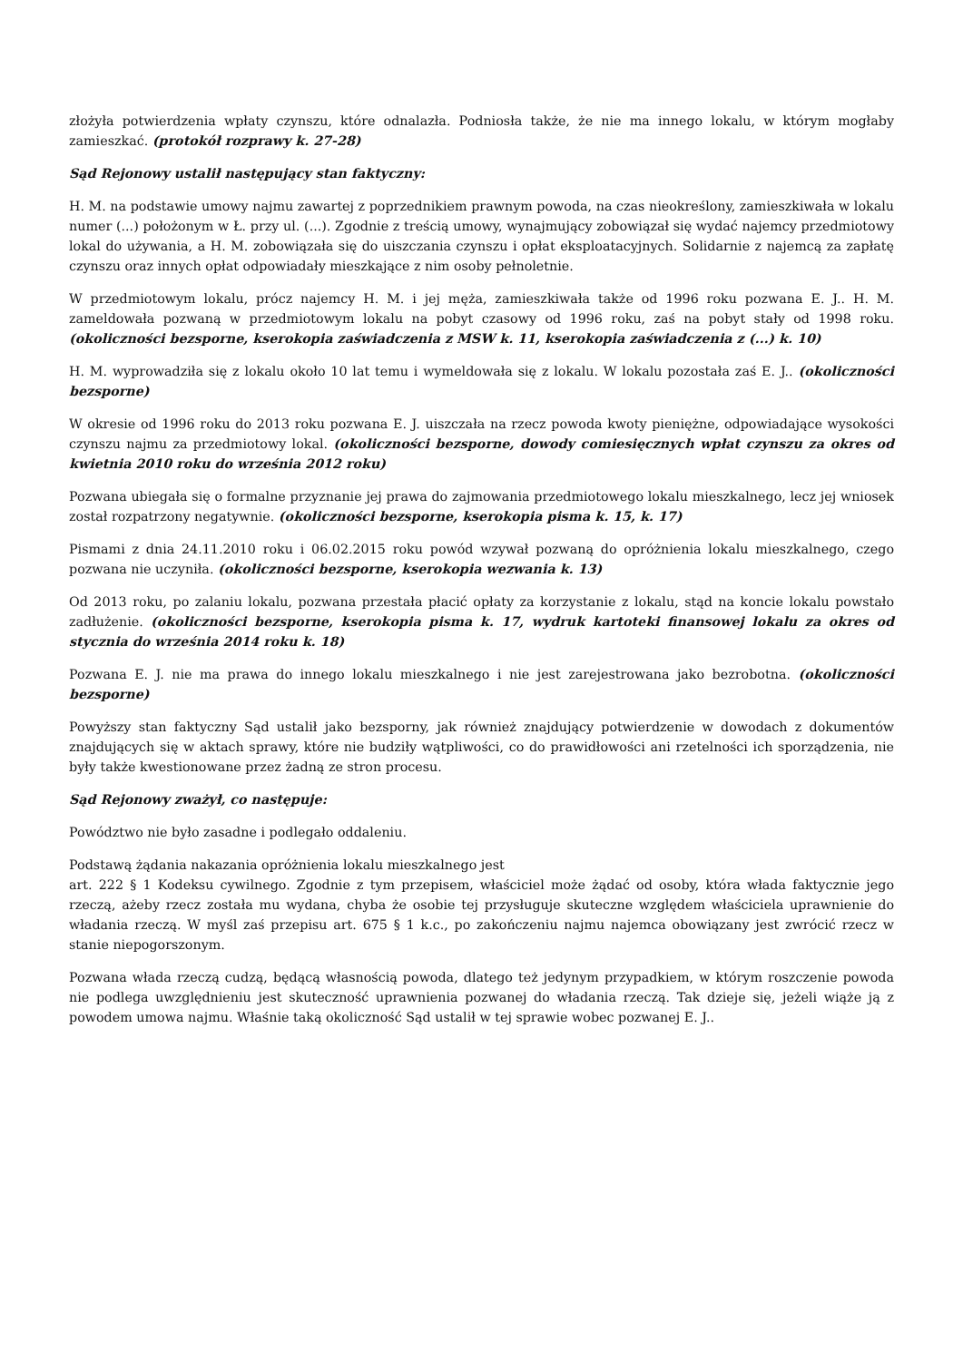złożyła potwierdzenia wpłaty czynszu, które odnalazła. Podniosła także, że nie ma innego lokalu, w którym mogłaby zamieszkać. (protokół rozprawy k. 27-28)
Sąd Rejonowy ustalił następujący stan faktyczny:
H. M. na podstawie umowy najmu zawartej z poprzednikiem prawnym powoda, na czas nieokreślony, zamieszkiwała w lokalu numer (...) położonym w Ł. przy ul. (...). Zgodnie z treścią umowy, wynajmujący zobowiązał się wydać najemcy przedmiotowy lokal do używania, a H. M. zobowiązała się do uiszczania czynszu i opłat eksploatacyjnych. Solidarnie z najemcą za zapłatę czynszu oraz innych opłat odpowiadały mieszkające z nim osoby pełnoletnie.
W przedmiotowym lokalu, prócz najemcy H. M. i jej męża, zamieszkiwała także od 1996 roku pozwana E. J.. H. M. zameldowała pozwaną w przedmiotowym lokalu na pobyt czasowy od 1996 roku, zaś na pobyt stały od 1998 roku. (okoliczności bezsporne, kserokopia zaświadczenia z MSW k. 11, kserokopia zaświadczenia z (...) k. 10)
H. M. wyprowadziła się z lokalu około 10 lat temu i wymeldowała się z lokalu. W lokalu pozostała zaś E. J.. (okoliczności bezsporne)
W okresie od 1996 roku do 2013 roku pozwana E. J. uiszczała na rzecz powoda kwoty pieniężne, odpowiadające wysokości czynszu najmu za przedmiotowy lokal. (okoliczności bezsporne, dowody comiesięcznych wpłat czynszu za okres od kwietnia 2010 roku do września 2012 roku)
Pozwana ubiegała się o formalne przyznanie jej prawa do zajmowania przedmiotowego lokalu mieszkalnego, lecz jej wniosek został rozpatrzony negatywnie. (okoliczności bezsporne, kserokopia pisma k. 15, k. 17)
Pismami z dnia 24.11.2010 roku i 06.02.2015 roku powód wzywał pozwaną do opróżnienia lokalu mieszkalnego, czego pozwana nie uczyniła. (okoliczności bezsporne, kserokopia wezwania k. 13)
Od 2013 roku, po zalaniu lokalu, pozwana przestała płacić opłaty za korzystanie z lokalu, stąd na koncie lokalu powstało zadłużenie. (okoliczności bezsporne, kserokopia pisma k. 17, wydruk kartoteki finansowej lokalu za okres od stycznia do września 2014 roku k. 18)
Pozwana E. J. nie ma prawa do innego lokalu mieszkalnego i nie jest zarejestrowana jako bezrobotna. (okoliczności bezsporne)
Powyższy stan faktyczny Sąd ustalił jako bezsporny, jak również znajdujący potwierdzenie w dowodach z dokumentów znajdujących się w aktach sprawy, które nie budziły wątpliwości, co do prawidłowości ani rzetelności ich sporządzenia, nie były także kwestionowane przez żadną ze stron procesu.
Sąd Rejonowy zważył, co następuje:
Powództwo nie było zasadne i podlegało oddaleniu.
Podstawą żądania nakazania opróżnienia lokalu mieszkalnego jest
art. 222 § 1 Kodeksu cywilnego. Zgodnie z tym przepisem, właściciel może żądać od osoby, która włada faktycznie jego rzeczą, ażeby rzecz została mu wydana, chyba że osobie tej przysługuje skuteczne względem właściciela uprawnienie do władania rzeczą. W myśl zaś przepisu art. 675 § 1 k.c., po zakończeniu najmu najemca obowiązany jest zwrócić rzecz w stanie niepogorszonym.
Pozwana włada rzeczą cudzą, będącą własnością powoda, dlatego też jedynym przypadkiem, w którym roszczenie powoda nie podlega uwzględnieniu jest skuteczność uprawnienia pozwanej do władania rzeczą. Tak dzieje się, jeżeli wiąże ją z powodem umowa najmu. Właśnie taką okoliczność Sąd ustalił w tej sprawie wobec pozwanej E. J..